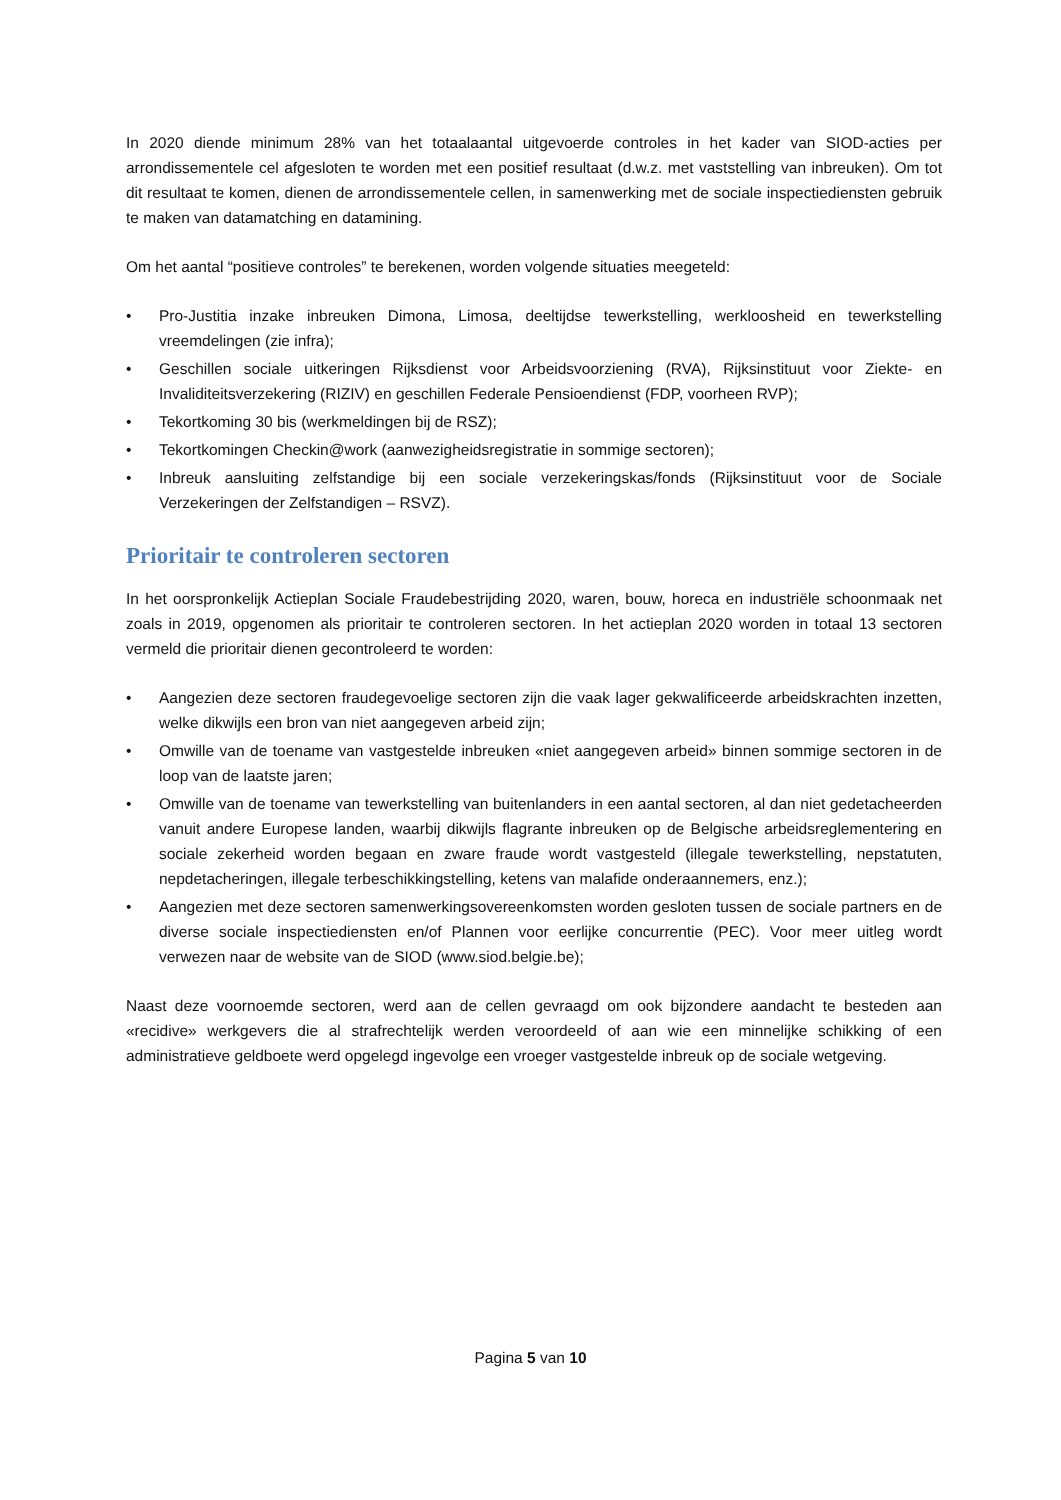In 2020 diende minimum 28% van het totaalaantal uitgevoerde controles in het kader van SIOD-acties per arrondissementele cel afgesloten te worden met een positief resultaat (d.w.z. met vaststelling van inbreuken). Om tot dit resultaat te komen, dienen de arrondissementele cellen, in samenwerking met de sociale inspectiediensten gebruik te maken van datamatching en datamining.
Om het aantal “positieve controles” te berekenen, worden volgende situaties meegeteld:
• Pro-Justitia inzake inbreuken Dimona, Limosa, deeltijdse tewerkstelling, werkloosheid en tewerkstelling vreemdelingen (zie infra);
• Geschillen sociale uitkeringen Rijksdienst voor Arbeidsvoorziening (RVA), Rijksinstituut voor Ziekte- en Invaliditeitsverzekering (RIZIV) en geschillen Federale Pensioendienst (FDP, voorheen RVP);
• Tekortkoming 30 bis (werkmeldingen bij de RSZ);
• Tekortkomingen Checkin@work (aanwezigheidsregistratie in sommige sectoren);
• Inbreuk aansluiting zelfstandige bij een sociale verzekeringskas/fonds (Rijksinstituut voor de Sociale Verzekeringen der Zelfstandigen – RSVZ).
Prioritair te controleren sectoren
In het oorspronkelijk Actieplan Sociale Fraudebestrijding 2020, waren, bouw, horeca en industriële schoonmaak net zoals in 2019, opgenomen als prioritair te controleren sectoren. In het actieplan 2020 worden in totaal 13 sectoren vermeld die prioritair dienen gecontroleerd te worden:
• Aangezien deze sectoren fraudegevoelige sectoren zijn die vaak lager gekwalificeerde arbeidskrachten inzetten, welke dikwijls een bron van niet aangegeven arbeid zijn;
• Omwille van de toename van vastgestelde inbreuken «niet aangegeven arbeid» binnen sommige sectoren in de loop van de laatste jaren;
• Omwille van de toename van tewerkstelling van buitenlanders in een aantal sectoren, al dan niet gedetacheerden vanuit andere Europese landen, waarbij dikwijls flagrante inbreuken op de Belgische arbeidsreglementering en sociale zekerheid worden begaan en zware fraude wordt vastgesteld (illegale tewerkstelling, nepstatuten, nepdetacheringen, illegale terbeschikkingstelling, ketens van malafide onderaannemers, enz.);
• Aangezien met deze sectoren samenwerkingsovereenkomsten worden gesloten tussen de sociale partners en de diverse sociale inspectiediensten en/of Plannen voor eerlijke concurrentie (PEC). Voor meer uitleg wordt verwezen naar de website van de SIOD (www.siod.belgie.be);
Naast deze voornoemde sectoren, werd aan de cellen gevraagd om ook bijzondere aandacht te besteden aan «recidive» werkgevers die al strafrechtelijk werden veroordeeld of aan wie een minnelijke schikking of een administratieve geldboete werd opgelegd ingevolge een vroeger vastgestelde inbreuk op de sociale wetgeving.
Pagina 5 van 10